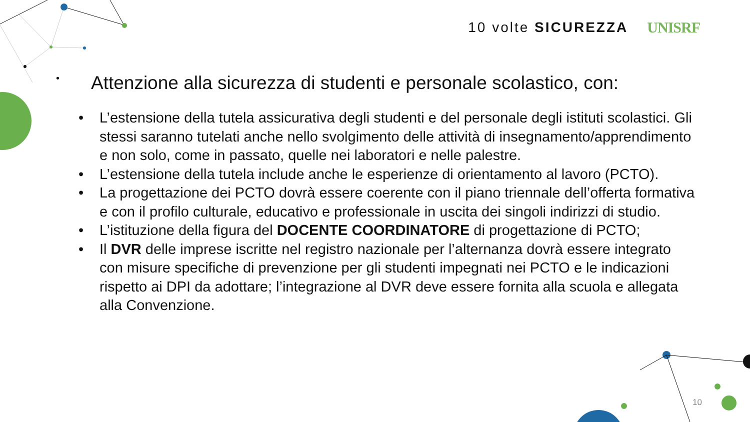10 volte SICUREZZA UNISRF
• Attenzione alla sicurezza di studenti e personale scolastico, con:
• L’estensione della tutela assicurativa degli studenti e del personale degli istituti scolastici. Gli stessi saranno tutelati anche nello svolgimento delle attività di insegnamento/apprendimento e non solo, come in passato, quelle nei laboratori e nelle palestre.
• L’estensione della tutela include anche le esperienze di orientamento al lavoro (PCTO).
• La progettazione dei PCTO dovrà essere coerente con il piano triennale dell’offerta formativa e con il profilo culturale, educativo e professionale in uscita dei singoli indirizzi di studio.
• L’istituzione della figura del DOCENTE COORDINATORE di progettazione di PCTO;
• Il DVR delle imprese iscritte nel registro nazionale per l’alternanza dovrà essere integrato con misure specifiche di prevenzione per gli studenti impegnati nei PCTO e le indicazioni rispetto ai DPI da adottare; l’integrazione al DVR deve essere fornita alla scuola e allegata alla Convenzione.
10